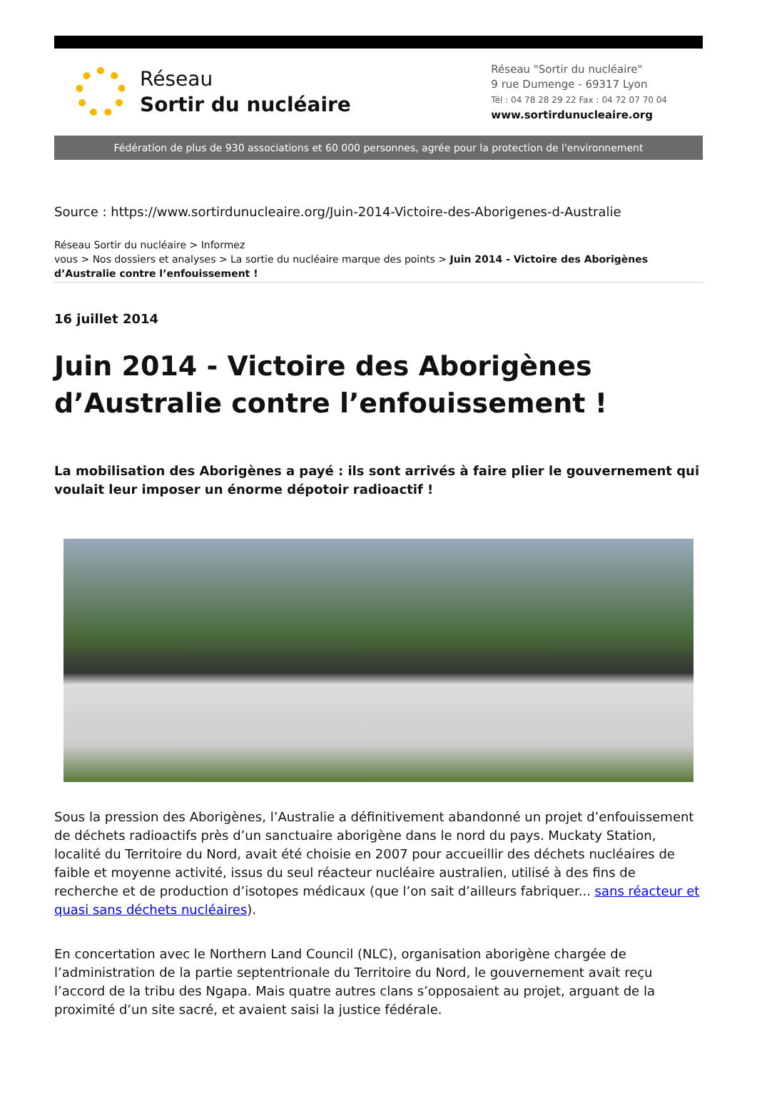Réseau
Sortir du nucléaire
Réseau "Sortir du nucléaire"
9 rue Dumenge - 69317 Lyon
Tél : 04 78 28 29 22 Fax : 04 72 07 70 04
www.sortirdunucleaire.org
Fédération de plus de 930 associations et 60 000 personnes, agrée pour la protection de l'environnement
Source : https://www.sortirdunucleaire.org/Juin-2014-Victoire-des-Aborigenes-d-Australie
Réseau Sortir du nucléaire > Informez
vous > Nos dossiers et analyses > La sortie du nucléaire marque des points > Juin 2014 - Victoire des Aborigènes d’Australie contre l’enfouissement !
16 juillet 2014
Juin 2014 - Victoire des Aborigènes d’Australie contre l’enfouissement !
La mobilisation des Aborigènes a payé : ils sont arrivés à faire plier le gouvernement qui voulait leur imposer un énorme dépotoir radioactif !
Sous la pression des Aborigènes, l’Australie a définitivement abandonné un projet d’enfouissement de déchets radioactifs près d’un sanctuaire aborigène dans le nord du pays. Muckaty Station, localité du Territoire du Nord, avait été choisie en 2007 pour accueillir des déchets nucléaires de faible et moyenne activité, issus du seul réacteur nucléaire australien, utilisé à des fins de recherche et de production d’isotopes médicaux (que l’on sait d’ailleurs fabriquer... sans réacteur et quasi sans déchets nucléaires).
En concertation avec le Northern Land Council (NLC), organisation aborigène chargée de l’administration de la partie septentrionale du Territoire du Nord, le gouvernement avait reçu l’accord de la tribu des Ngapa. Mais quatre autres clans s’opposaient au projet, arguant de la proximité d’un site sacré, et avaient saisi la justice fédérale.